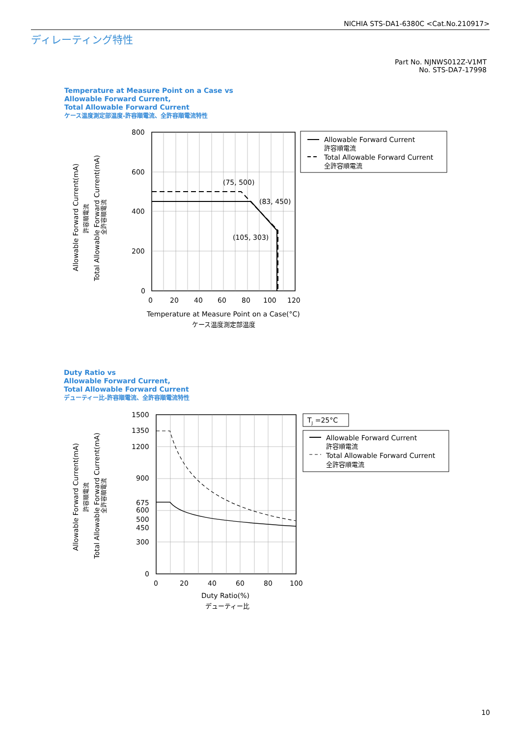NICHIA STS-DA1-6380C <Cat.No.210917>
ディレーティング特性
Part No. NJNWS012Z-V1MT
No. STS-DA7-17998
Temperature at Measure Point on a Case vs
Allowable Forward Current,
Total Allowable Forward Current
ケース温度測定部温度-許容順電流、全許容順電流特性
Duty Ratio vs
Allowable Forward Current,
Total Allowable Forward Current
デューティー比-許容順電流、全許容順電流特性
800
600
400
200
0
0
20
40
60
80
100
120
(75, 500)
(83, 450)
(105, 303)
Temperature at Measure Point on a Case(°C)
ケース温度測定部温度
Allowable Forward Current(mA)
許容順電流
Total Allowable Forward Current(mA)
全許容順電流
Allowable Forward Current
許容順電流
Total Allowable Forward Current
全許容順電流
1500
1350
1200
900
675
600
500
450
300
0
0
20
40
60
80
100
Duty Ratio(%)
デューティー比
Allowable Forward Current(mA)
許容順電流
Total Allowable Forward Current(mA)
全許容順電流
TJ =25°C
Allowable Forward Current
許容順電流
Total Allowable Forward Current
全許容順電流
10